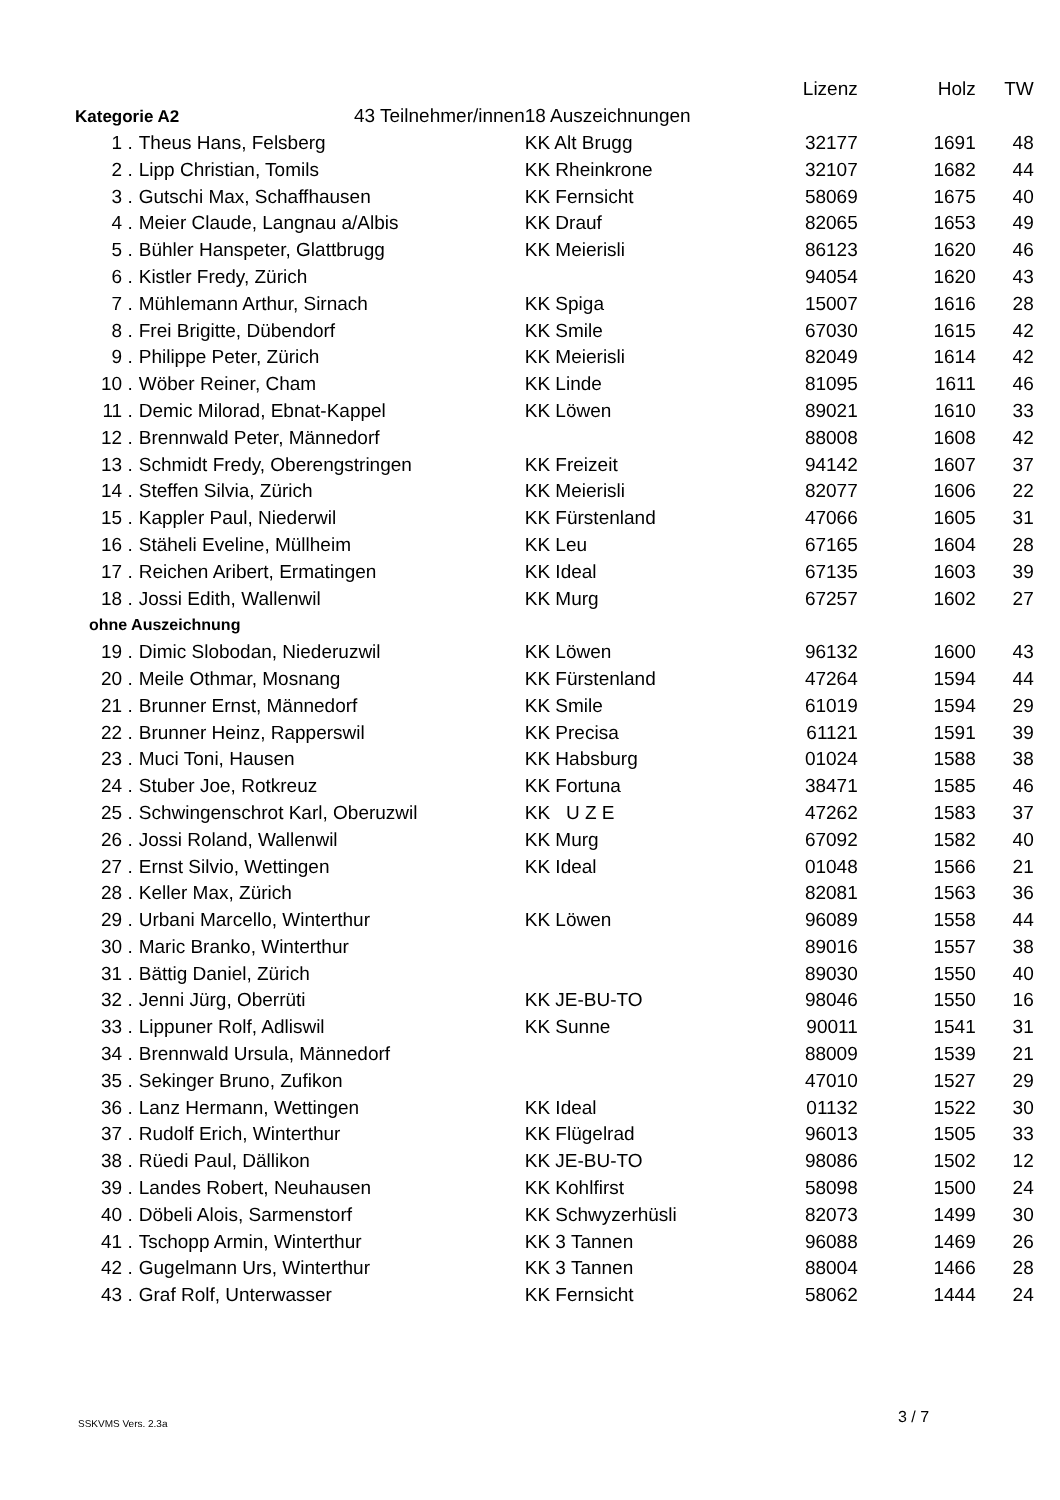| | | | Lizenz | Holz | TW |
| Kategorie A2 43 Teilnehmer/innen | | 18 Auszeichnungen | | | |
| 1 . | Theus Hans, Felsberg | KK Alt Brugg | 32177 | 1691 | 48 |
| 2 . | Lipp Christian, Tomils | KK Rheinkrone | 32107 | 1682 | 44 |
| 3 . | Gutschi Max, Schaffhausen | KK Fernsicht | 58069 | 1675 | 40 |
| 4 . | Meier Claude, Langnau a/Albis | KK Drauf | 82065 | 1653 | 49 |
| 5 . | Bühler Hanspeter, Glattbrugg | KK Meierisli | 86123 | 1620 | 46 |
| 6 . | Kistler Fredy, Zürich | | 94054 | 1620 | 43 |
| 7 . | Mühlemann Arthur, Sirnach | KK Spiga | 15007 | 1616 | 28 |
| 8 . | Frei Brigitte, Dübendorf | KK Smile | 67030 | 1615 | 42 |
| 9 . | Philippe Peter, Zürich | KK Meierisli | 82049 | 1614 | 42 |
| 10 . | Wöber Reiner, Cham | KK Linde | 81095 | 1611 | 46 |
| 11 . | Demic Milorad, Ebnat-Kappel | KK Löwen | 89021 | 1610 | 33 |
| 12 . | Brennwald Peter, Männedorf | | 88008 | 1608 | 42 |
| 13 . | Schmidt Fredy, Oberengstringen | KK Freizeit | 94142 | 1607 | 37 |
| 14 . | Steffen Silvia, Zürich | KK Meierisli | 82077 | 1606 | 22 |
| 15 . | Kappler Paul, Niederwil | KK Fürstenland | 47066 | 1605 | 31 |
| 16 . | Stäheli Eveline, Müllheim | KK Leu | 67165 | 1604 | 28 |
| 17 . | Reichen Aribert, Ermatingen | KK Ideal | 67135 | 1603 | 39 |
| 18 . | Jossi Edith, Wallenwil | KK Murg | 67257 | 1602 | 27 |
| ohne Auszeichnung | | | | | |
| 19 . | Dimic Slobodan, Niederuzwil | KK Löwen | 96132 | 1600 | 43 |
| 20 . | Meile Othmar, Mosnang | KK Fürstenland | 47264 | 1594 | 44 |
| 21 . | Brunner Ernst, Männedorf | KK Smile | 61019 | 1594 | 29 |
| 22 . | Brunner Heinz, Rapperswil | KK Precisa | 61121 | 1591 | 39 |
| 23 . | Muci Toni, Hausen | KK Habsburg | 01024 | 1588 | 38 |
| 24 . | Stuber Joe, Rotkreuz | KK Fortuna | 38471 | 1585 | 46 |
| 25 . | Schwingenschrot Karl, Oberuzwil | KK U Z E | 47262 | 1583 | 37 |
| 26 . | Jossi Roland, Wallenwil | KK Murg | 67092 | 1582 | 40 |
| 27 . | Ernst Silvio, Wettingen | KK Ideal | 01048 | 1566 | 21 |
| 28 . | Keller Max, Zürich | | 82081 | 1563 | 36 |
| 29 . | Urbani Marcello, Winterthur | KK Löwen | 96089 | 1558 | 44 |
| 30 . | Maric Branko, Winterthur | | 89016 | 1557 | 38 |
| 31 . | Bättig Daniel, Zürich | | 89030 | 1550 | 40 |
| 32 . | Jenni Jürg, Oberrüti | KK JE-BU-TO | 98046 | 1550 | 16 |
| 33 . | Lippuner Rolf, Adliswil | KK Sunne | 90011 | 1541 | 31 |
| 34 . | Brennwald Ursula, Männedorf | | 88009 | 1539 | 21 |
| 35 . | Sekinger Bruno, Zufikon | | 47010 | 1527 | 29 |
| 36 . | Lanz Hermann, Wettingen | KK Ideal | 01132 | 1522 | 30 |
| 37 . | Rudolf Erich, Winterthur | KK Flügelrad | 96013 | 1505 | 33 |
| 38 . | Rüedi Paul, Dällikon | KK JE-BU-TO | 98086 | 1502 | 12 |
| 39 . | Landes Robert, Neuhausen | KK Kohlfirst | 58098 | 1500 | 24 |
| 40 . | Döbeli Alois, Sarmenstorf | KK Schwyzerhüsli | 82073 | 1499 | 30 |
| 41 . | Tschopp Armin, Winterthur | KK 3 Tannen | 96088 | 1469 | 26 |
| 42 . | Gugelmann Urs, Winterthur | KK 3 Tannen | 88004 | 1466 | 28 |
| 43 . | Graf Rolf, Unterwasser | KK Fernsicht | 58062 | 1444 | 24 |
SSKVMS Vers. 2.3a 3 / 7